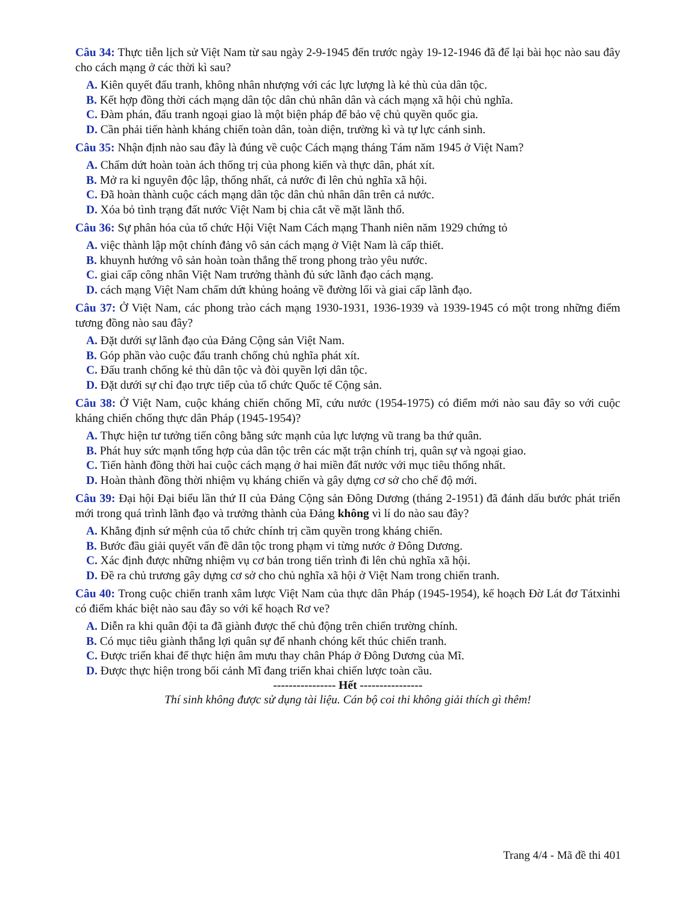Câu 34: Thực tiễn lịch sử Việt Nam từ sau ngày 2-9-1945 đến trước ngày 19-12-1946 đã để lại bài học nào sau đây cho cách mạng ở các thời kì sau?
A. Kiên quyết đấu tranh, không nhân nhượng với các lực lượng là kẻ thù của dân tộc.
B. Kết hợp đồng thời cách mạng dân tộc dân chủ nhân dân và cách mạng xã hội chủ nghĩa.
C. Đàm phán, đấu tranh ngoại giao là một biện pháp để bảo vệ chủ quyền quốc gia.
D. Cần phải tiến hành kháng chiến toàn dân, toàn diện, trường kì và tự lực cánh sinh.
Câu 35: Nhận định nào sau đây là đúng về cuộc Cách mạng tháng Tám năm 1945 ở Việt Nam?
A. Chấm dứt hoàn toàn ách thống trị của phong kiến và thực dân, phát xít.
B. Mở ra kỉ nguyên độc lập, thống nhất, cả nước đi lên chủ nghĩa xã hội.
C. Đã hoàn thành cuộc cách mạng dân tộc dân chủ nhân dân trên cả nước.
D. Xóa bỏ tình trạng đất nước Việt Nam bị chia cắt về mặt lãnh thổ.
Câu 36: Sự phân hóa của tổ chức Hội Việt Nam Cách mạng Thanh niên năm 1929 chứng tỏ
A. việc thành lập một chính đảng vô sản cách mạng ở Việt Nam là cấp thiết.
B. khuynh hướng vô sản hoàn toàn thắng thế trong phong trào yêu nước.
C. giai cấp công nhân Việt Nam trưởng thành đủ sức lãnh đạo cách mạng.
D. cách mạng Việt Nam chấm dứt khủng hoảng về đường lối và giai cấp lãnh đạo.
Câu 37: Ở Việt Nam, các phong trào cách mạng 1930-1931, 1936-1939 và 1939-1945 có một trong những điểm tương đồng nào sau đây?
A. Đặt dưới sự lãnh đạo của Đảng Cộng sản Việt Nam.
B. Góp phần vào cuộc đấu tranh chống chủ nghĩa phát xít.
C. Đấu tranh chống kẻ thù dân tộc và đòi quyền lợi dân tộc.
D. Đặt dưới sự chỉ đạo trực tiếp của tổ chức Quốc tế Cộng sản.
Câu 38: Ở Việt Nam, cuộc kháng chiến chống Mĩ, cứu nước (1954-1975) có điểm mới nào sau đây so với cuộc kháng chiến chống thực dân Pháp (1945-1954)?
A. Thực hiện tư tưởng tiến công bằng sức mạnh của lực lượng vũ trang ba thứ quân.
B. Phát huy sức mạnh tổng hợp của dân tộc trên các mặt trận chính trị, quân sự và ngoại giao.
C. Tiến hành đồng thời hai cuộc cách mạng ở hai miền đất nước với mục tiêu thống nhất.
D. Hoàn thành đồng thời nhiệm vụ kháng chiến và gây dựng cơ sở cho chế độ mới.
Câu 39: Đại hội Đại biểu lần thứ II của Đảng Cộng sản Đông Dương (tháng 2-1951) đã đánh dấu bước phát triển mới trong quá trình lãnh đạo và trưởng thành của Đảng không vì lí do nào sau đây?
A. Khẳng định sứ mệnh của tổ chức chính trị cầm quyền trong kháng chiến.
B. Bước đầu giải quyết vấn đề dân tộc trong phạm vi từng nước ở Đông Dương.
C. Xác định được những nhiệm vụ cơ bản trong tiến trình đi lên chủ nghĩa xã hội.
D. Đề ra chủ trương gây dựng cơ sở cho chủ nghĩa xã hội ở Việt Nam trong chiến tranh.
Câu 40: Trong cuộc chiến tranh xâm lược Việt Nam của thực dân Pháp (1945-1954), kế hoạch Đờ Lát đơ Tátxinhi có điểm khác biệt nào sau đây so với kế hoạch Rơ ve?
A. Diễn ra khi quân đội ta đã giành được thế chủ động trên chiến trường chính.
B. Có mục tiêu giành thắng lợi quân sự để nhanh chóng kết thúc chiến tranh.
C. Được triển khai để thực hiện âm mưu thay chân Pháp ở Đông Dương của Mĩ.
D. Được thực hiện trong bối cảnh Mĩ đang triển khai chiến lược toàn cầu.
---------------- Hết ----------------
Thí sinh không được sử dụng tài liệu. Cán bộ coi thi không giải thích gì thêm!
Trang 4/4 - Mã đề thi 401